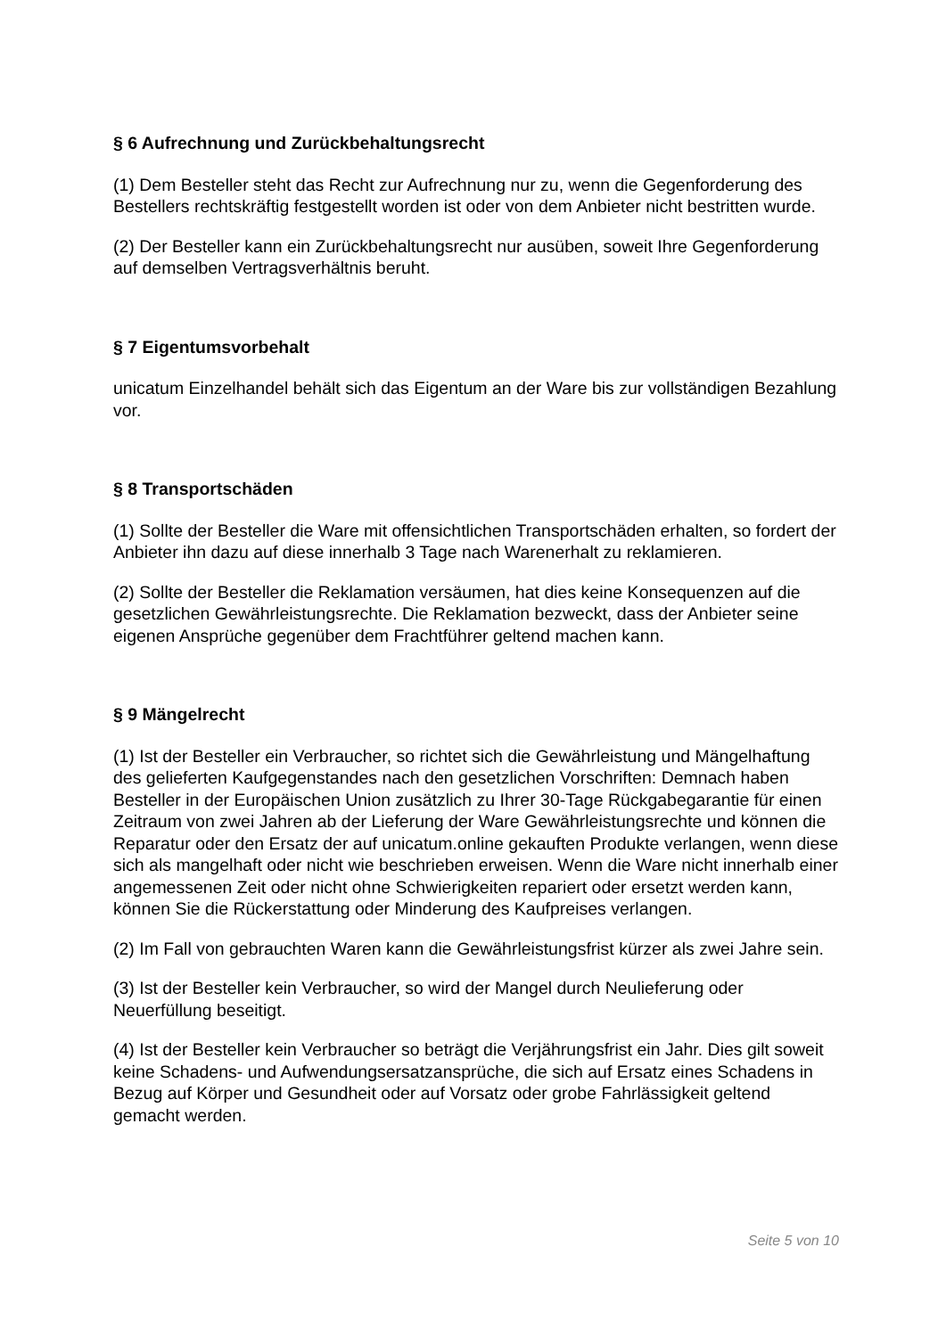§ 6 Aufrechnung und Zurückbehaltungsrecht
(1) Dem Besteller steht das Recht zur Aufrechnung nur zu, wenn die Gegenforderung des Bestellers rechtskräftig festgestellt worden ist oder von dem Anbieter nicht bestritten wurde.
(2) Der Besteller kann ein Zurückbehaltungsrecht nur ausüben, soweit Ihre Gegenforderung auf demselben Vertragsverhältnis beruht.
§ 7 Eigentumsvorbehalt
unicatum Einzelhandel behält sich das Eigentum an der Ware bis zur vollständigen Bezahlung vor.
§ 8 Transportschäden
(1) Sollte der Besteller die Ware mit offensichtlichen Transportschäden erhalten, so fordert der Anbieter ihn dazu auf diese innerhalb 3 Tage nach Warenerhalt zu reklamieren.
(2) Sollte der Besteller die Reklamation versäumen, hat dies keine Konsequenzen auf die gesetzlichen Gewährleistungsrechte. Die Reklamation bezweckt, dass der Anbieter seine eigenen Ansprüche gegenüber dem Frachtführer geltend machen kann.
§ 9 Mängelrecht
(1) Ist der Besteller ein Verbraucher, so richtet sich die Gewährleistung und Mängelhaftung des gelieferten Kaufgegenstandes nach den gesetzlichen Vorschriften: Demnach haben Besteller in der Europäischen Union zusätzlich zu Ihrer 30-Tage Rückgabegarantie für einen Zeitraum von zwei Jahren ab der Lieferung der Ware Gewährleistungsrechte und können die Reparatur oder den Ersatz der auf unicatum.online gekauften Produkte verlangen, wenn diese sich als mangelhaft oder nicht wie beschrieben erweisen. Wenn die Ware nicht innerhalb einer angemessenen Zeit oder nicht ohne Schwierigkeiten repariert oder ersetzt werden kann, können Sie die Rückerstattung oder Minderung des Kaufpreises verlangen.
(2) Im Fall von gebrauchten Waren kann die Gewährleistungsfrist kürzer als zwei Jahre sein.
(3) Ist der Besteller kein Verbraucher, so wird der Mangel durch Neulieferung oder Neuerfüllung beseitigt.
(4) Ist der Besteller kein Verbraucher so beträgt die Verjährungsfrist ein Jahr. Dies gilt soweit keine Schadens- und Aufwendungsersatzansprüche, die sich auf Ersatz eines Schadens in Bezug auf Körper und Gesundheit oder auf Vorsatz oder grobe Fahrlässigkeit geltend gemacht werden.
Seite 5 von 10